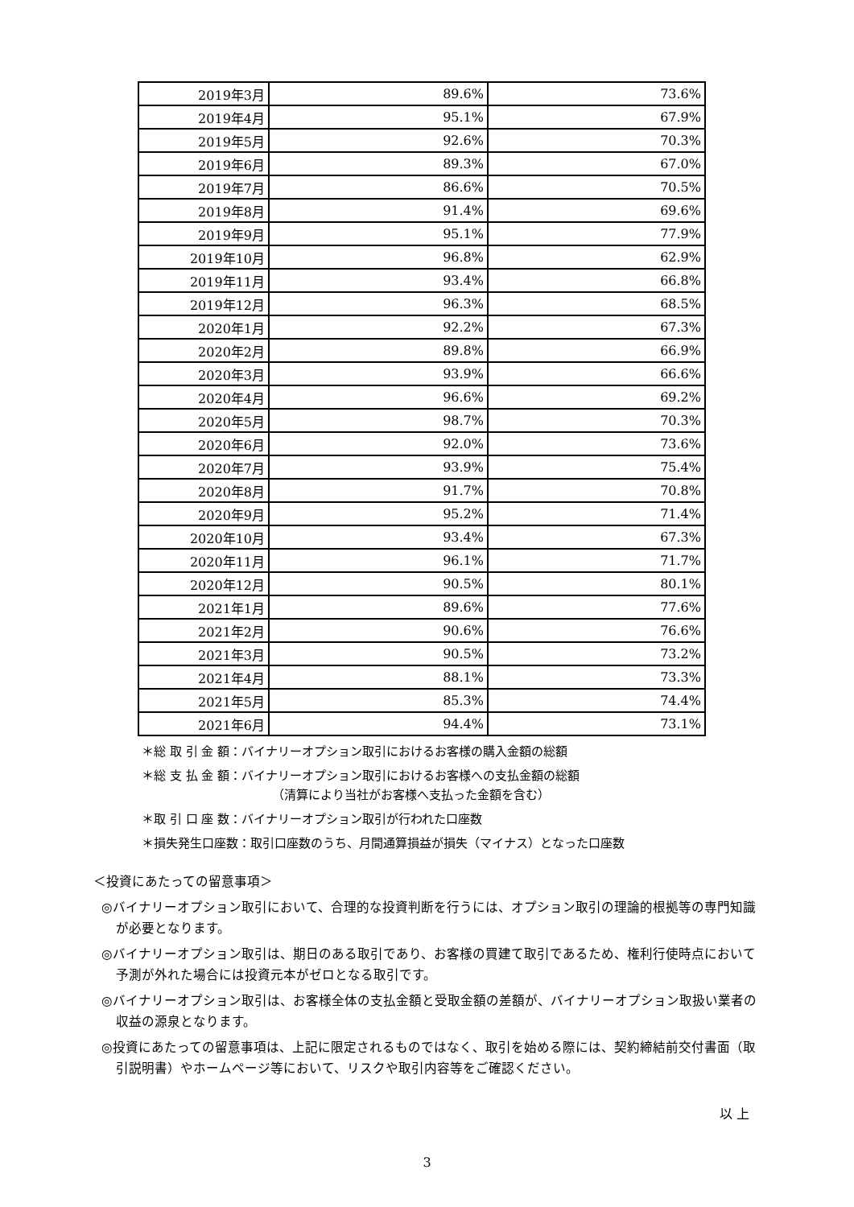| 2019年3月 | 89.6% | 73.6% |
| 2019年4月 | 95.1% | 67.9% |
| 2019年5月 | 92.6% | 70.3% |
| 2019年6月 | 89.3% | 67.0% |
| 2019年7月 | 86.6% | 70.5% |
| 2019年8月 | 91.4% | 69.6% |
| 2019年9月 | 95.1% | 77.9% |
| 2019年10月 | 96.8% | 62.9% |
| 2019年11月 | 93.4% | 66.8% |
| 2019年12月 | 96.3% | 68.5% |
| 2020年1月 | 92.2% | 67.3% |
| 2020年2月 | 89.8% | 66.9% |
| 2020年3月 | 93.9% | 66.6% |
| 2020年4月 | 96.6% | 69.2% |
| 2020年5月 | 98.7% | 70.3% |
| 2020年6月 | 92.0% | 73.6% |
| 2020年7月 | 93.9% | 75.4% |
| 2020年8月 | 91.7% | 70.8% |
| 2020年9月 | 95.2% | 71.4% |
| 2020年10月 | 93.4% | 67.3% |
| 2020年11月 | 96.1% | 71.7% |
| 2020年12月 | 90.5% | 80.1% |
| 2021年1月 | 89.6% | 77.6% |
| 2021年2月 | 90.6% | 76.6% |
| 2021年3月 | 90.5% | 73.2% |
| 2021年4月 | 88.1% | 73.3% |
| 2021年5月 | 85.3% | 74.4% |
| 2021年6月 | 94.4% | 73.1% |
＊総 取 引 金 額：バイナリーオプション取引におけるお客様の購入金額の総額
＊総 支 払 金 額：バイナリーオプション取引におけるお客様への支払金額の総額
（清算により当社がお客様へ支払った金額を含む）
＊取 引 口 座 数：バイナリーオプション取引が行われた口座数
＊損失発生口座数：取引口座数のうち、月間通算損益が損失（マイナス）となった口座数
＜投資にあたっての留意事項＞
◎バイナリーオプション取引において、合理的な投資判断を行うには、オプション取引の理論的根拠等の専門知識が必要となります。
◎バイナリーオプション取引は、期日のある取引であり、お客様の買建て取引であるため、権利行使時点において予測が外れた場合には投資元本がゼロとなる取引です。
◎バイナリーオプション取引は、お客様全体の支払金額と受取金額の差額が、バイナリーオプション取扱い業者の収益の源泉となります。
◎投資にあたっての留意事項は、上記に限定されるものではなく、取引を始める際には、契約締結前交付書面（取引説明書）やホームページ等において、リスクや取引内容等をご確認ください。
以 上
3